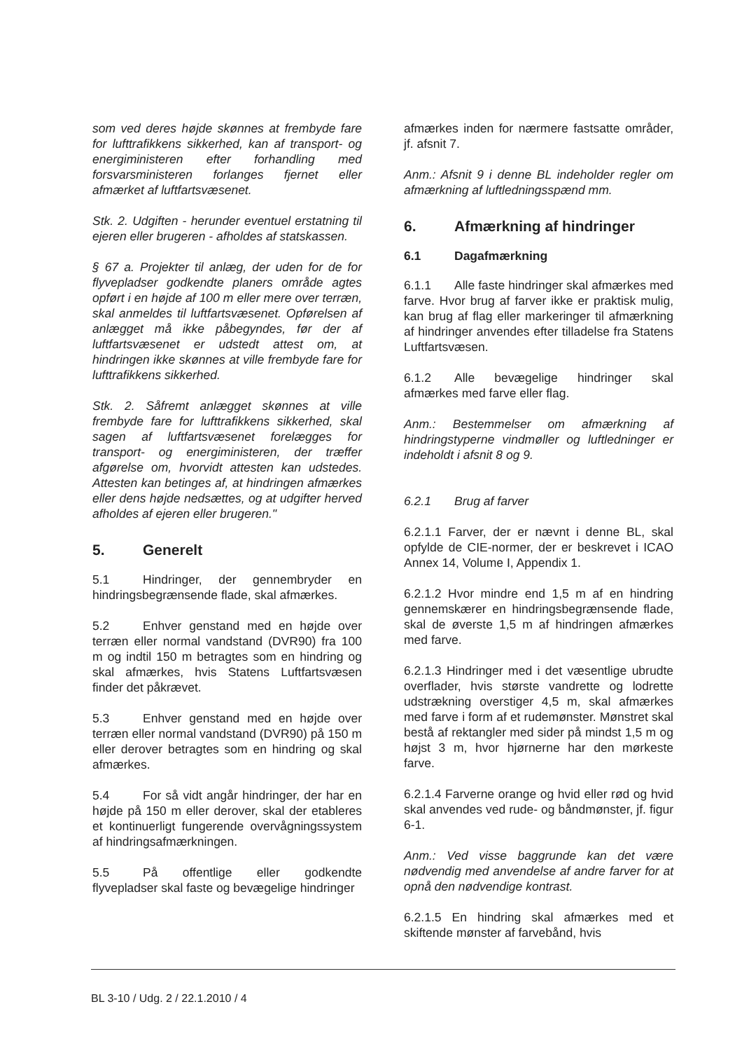som ved deres højde skønnes at frembyde fare for lufttrafikkens sikkerhed, kan af transport- og energiministeren efter forhandling med forsvarsministeren forlanges fjernet eller afmærket af luftfartsvæsenet.
Stk. 2. Udgiften - herunder eventuel erstatning til ejeren eller brugeren - afholdes af statskassen.
§ 67 a. Projekter til anlæg, der uden for de for flyvepladser godkendte planers område agtes opført i en højde af 100 m eller mere over terræn, skal anmeldes til luftfartsvæsenet. Opførelsen af anlægget må ikke påbegyndes, før der af luftfartsvæsenet er udstedt attest om, at hindringen ikke skønnes at ville frembyde fare for lufttrafikkens sikkerhed.
Stk. 2. Såfremt anlægget skønnes at ville frembyde fare for lufttrafikkens sikkerhed, skal sagen af luftfartsvæsenet forelægges for transport- og energiministeren, der træffer afgørelse om, hvorvidt attesten kan udstedes. Attesten kan betinges af, at hindringen afmærkes eller dens højde nedsættes, og at udgifter herved afholdes af ejeren eller brugeren."
5. Generelt
5.1 Hindringer, der gennembryder en hindringsbegrænsende flade, skal afmærkes.
5.2 Enhver genstand med en højde over terræn eller normal vandstand (DVR90) fra 100 m og indtil 150 m betragtes som en hindring og skal afmærkes, hvis Statens Luftfartsvæsen finder det påkrævet.
5.3 Enhver genstand med en højde over terræn eller normal vandstand (DVR90) på 150 m eller derover betragtes som en hindring og skal afmærkes.
5.4 For så vidt angår hindringer, der har en højde på 150 m eller derover, skal der etableres et kontinuerligt fungerende overvågningssystem af hindringsafmærkningen.
5.5 På offentlige eller godkendte flyvepladser skal faste og bevægelige hindringer
afmærkes inden for nærmere fastsatte områder, jf. afsnit 7.
Anm.: Afsnit 9 i denne BL indeholder regler om afmærkning af luftledningsspænd mm.
6. Afmærkning af hindringer
6.1 Dagafmærkning
6.1.1 Alle faste hindringer skal afmærkes med farve. Hvor brug af farver ikke er praktisk mulig, kan brug af flag eller markeringer til afmærkning af hindringer anvendes efter tilladelse fra Statens Luftfartsvæsen.
6.1.2 Alle bevægelige hindringer skal afmærkes med farve eller flag.
Anm.: Bestemmelser om afmærkning af hindringstyperne vindmøller og luftledninger er indeholdt i afsnit 8 og 9.
6.2.1 Brug af farver
6.2.1.1 Farver, der er nævnt i denne BL, skal opfylde de CIE-normer, der er beskrevet i ICAO Annex 14, Volume I, Appendix 1.
6.2.1.2 Hvor mindre end 1,5 m af en hindring gennemskærer en hindringsbegrænsende flade, skal de øverste 1,5 m af hindringen afmærkes med farve.
6.2.1.3 Hindringer med i det væsentlige ubrudte overflader, hvis største vandrette og lodrette udstrækning overstiger 4,5 m, skal afmærkes med farve i form af et rudemønster. Mønstret skal bestå af rektangler med sider på mindst 1,5 m og højst 3 m, hvor hjørnerne har den mørkeste farve.
6.2.1.4 Farverne orange og hvid eller rød og hvid skal anvendes ved rude- og båndmønster, jf. figur 6-1.
Anm.: Ved visse baggrunde kan det være nødvendig med anvendelse af andre farver for at opnå den nødvendige kontrast.
6.2.1.5 En hindring skal afmærkes med et skiftende mønster af farvebånd, hvis
BL 3-10 / Udg. 2 / 22.1.2010 / 4